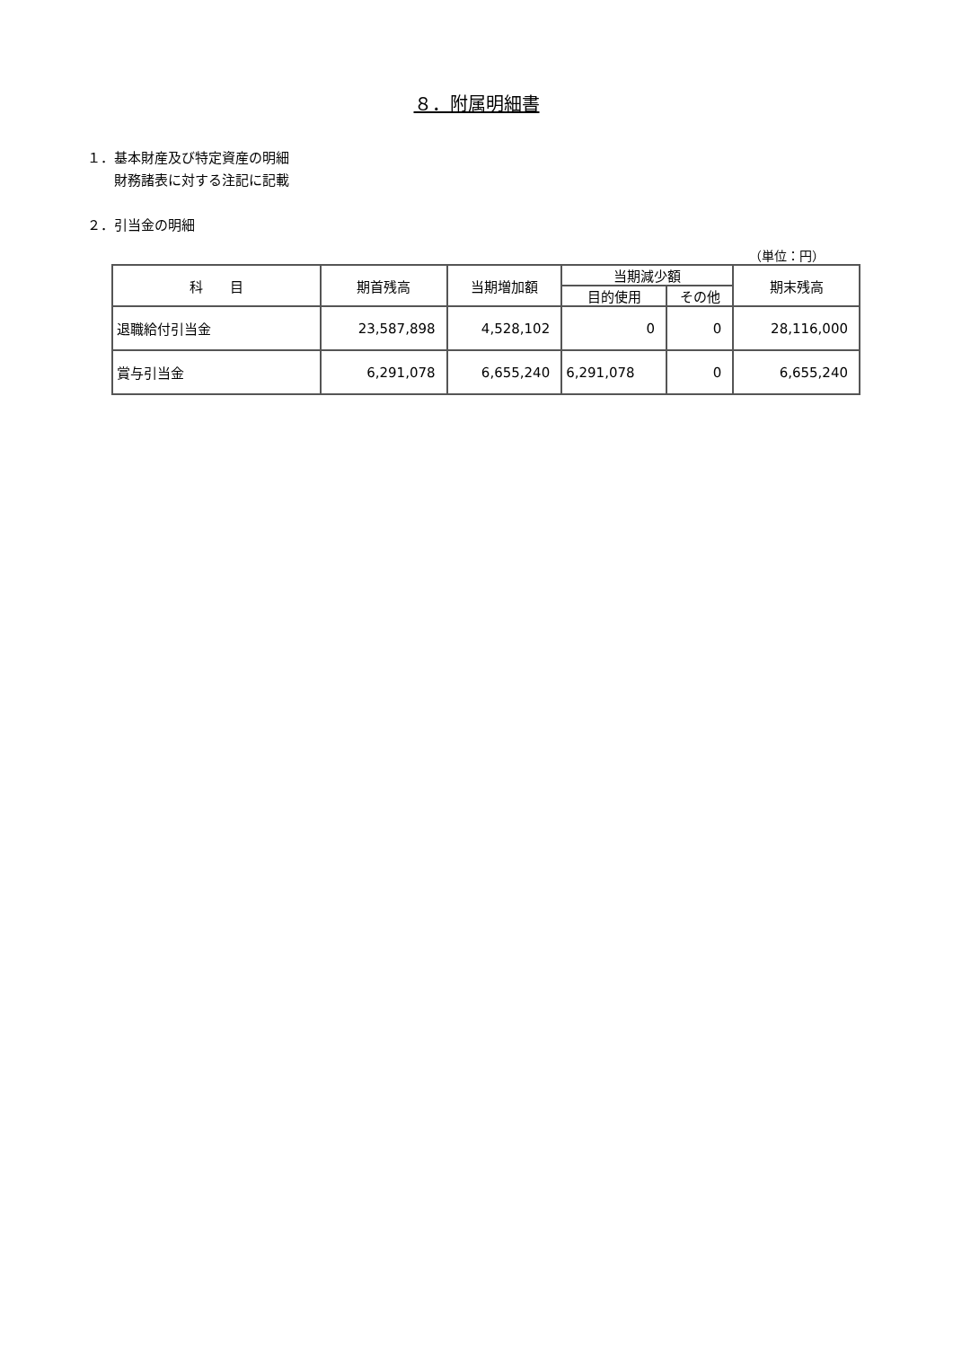８．附属明細書
１．基本財産及び特定資産の明細
財務諸表に対する注記に記載
２．引当金の明細
（単位：円）
| 科 目 | 期首残高 | 当期増加額 | 当期減少額 | | 期末残高 |
| --- | --- | --- | --- | --- | --- |
| | | | 目的使用 | その他 | |
| 退職給付引当金 | 23,587,898 | 4,528,102 | 0 | 0 | 28,116,000 |
| 賞与引当金 | 6,291,078 | 6,655,240 | 6,291,078 | 0 | 6,655,240 |